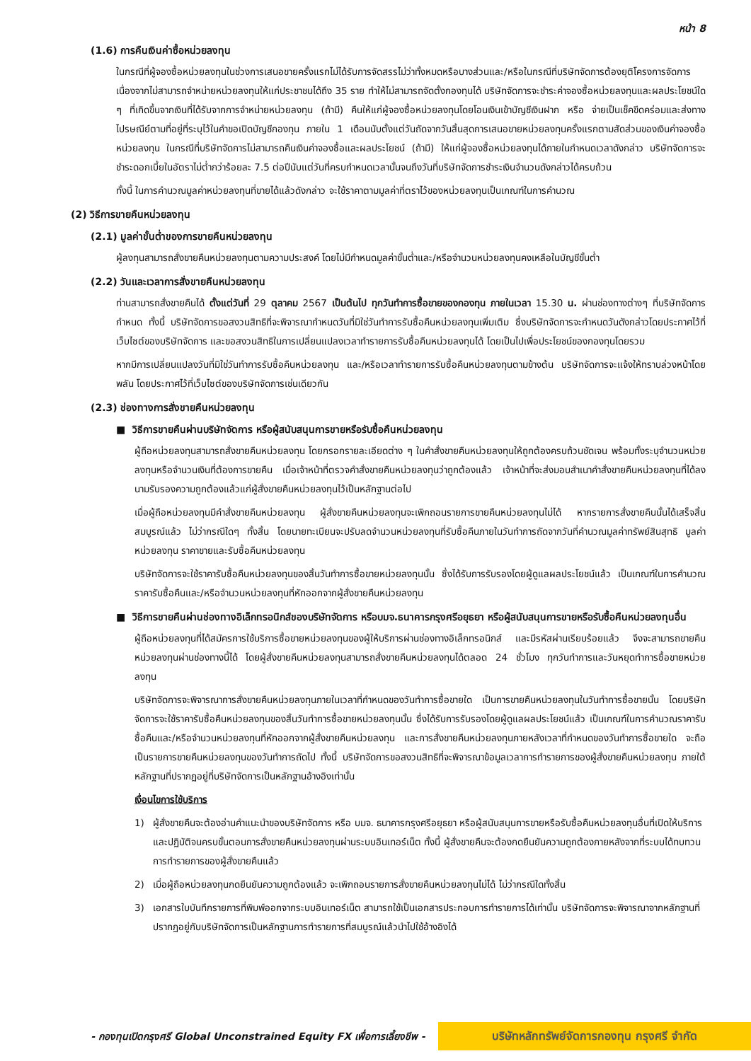หน้า 8
(1.6) การคืนเงินค่าซื้อหน่วยลงทุน
ในกรณีที่ผู้จองซื้อหน่วยลงทุนในช่วงการเสนอขายครั้งแรกไม่ได้รับการจัดสรรไม่ว่าทั้งหมดหรือบางส่วนและ/หรือในกรณีที่บริษัทจัดการต้องยุติโครงการจัดการเนื่องจากไม่สามารถจำหน่ายหน่วยลงทุนให้แก่ประชาชนได้ถึง 35 ราย ทำให้ไม่สามารถจัดตั้งกองทุนได้ บริษัทจัดการจะชำระค่าจองซื้อหน่วยลงทุนและผลประโยชน์ใด ๆ ที่เกิดขึ้นจากเงินที่ได้รับจากการจำหน่ายหน่วยลงทุน (ถ้ามี) คืนให้แก่ผู้จองซื้อหน่วยลงทุนโดยโอนเงินเข้าบัญชีเงินฝาก หรือ จ่ายเป็นเช็คขีดคร่อมและส่งทางไปรษณีย์ตามที่อยู่ที่ระบุไว้ในคำขอเปิดบัญชีกองทุน ภายใน 1 เดือนนับตั้งแต่วันถัดจากวันสิ้นสุดการเสนอขายหน่วยลงทุนครั้งแรกตามสัดส่วนของเงินค่าจองซื้อหน่วยลงทุน ในกรณีที่บริษัทจัดการไม่สามารถคืนเงินค่าจองซื้อและผลประโยชน์ (ถ้ามี) ให้แก่ผู้จองซื้อหน่วยลงทุนได้ภายในกำหนดเวลาดังกล่าว บริษัทจัดการจะชำระดอกเบี้ยในอัตราไม่ต่ำกว่าร้อยละ 7.5 ต่อปีนับแต่วันที่ครบกำหนดเวลานั้นจนถึงวันที่บริษัทจัดการชำระเงินจำนวนดังกล่าวได้ครบถ้วน
ทั้งนี้ ในการคำนวณมูลค่าหน่วยลงทุนที่ขายได้แล้วดังกล่าว จะใช้ราคาตามมูลค่าที่ตราไว้ของหน่วยลงทุนเป็นเกณฑ์ในการคำนวณ
(2) วิธีการขายคืนหน่วยลงทุน
(2.1) มูลค่าขั้นต่ำของการขายคืนหน่วยลงทุน
ผู้ลงทุนสามารถสั่งขายคืนหน่วยลงทุนตามความประสงค์ โดยไม่มีกำหนดมูลค่าขั้นต่ำและ/หรือจำนวนหน่วยลงทุนคงเหลือในบัญชีขั้นต่ำ
(2.2) วันและเวลาการสั่งขายคืนหน่วยลงทุน
ท่านสามารถสั่งขายคืนได้ ตั้งแต่วันที่ 29 ตุลาคม 2567 เป็นต้นไป ทุกวันทำการซื้อขายของกองทุน ภายในเวลา 15.30 น. ผ่านช่องทางต่างๆ ที่บริษัทจัดการกำหนด ทั้งนี้ บริษัทจัดการขอสงวนสิทธิที่จะพิจารณากำหนดวันที่มิใช่วันทำการรับซื้อคืนหน่วยลงทุนเพิ่มเติม ซึ่งบริษัทจัดการจะกำหนดวันดังกล่าวโดยประกาศไว้ที่เว็บไซต์ของบริษัทจัดการ และขอสงวนสิทธิในการเปลี่ยนแปลงเวลาทำรายการรับซื้อคืนหน่วยลงทุนได้ โดยเป็นไปเพื่อประโยชน์ของกองทุนโดยรวม
หากมีการเปลี่ยนแปลงวันที่มิใช่วันทำการรับซื้อคืนหน่วยลงทุน และ/หรือเวลาทำรายการรับซื้อคืนหน่วยลงทุนตามข้างต้น บริษัทจัดการจะแจ้งให้ทราบล่วงหน้าโดยพลัน โดยประกาศไว้ที่เว็บไซต์ของบริษัทจัดการเช่นเดียวกัน
(2.3) ช่องทางการสั่งขายคืนหน่วยลงทุน
■ วิธีการขายคืนผ่านบริษัทจัดการ หรือผู้สนับสนุนการขายหรือรับซื้อคืนหน่วยลงทุน
ผู้ถือหน่วยลงทุนสามารถสั่งขายคืนหน่วยลงทุน โดยกรอกรายละเอียดต่าง ๆ ในคำสั่งขายคืนหน่วยลงทุนให้ถูกต้องครบถ้วนชัดเจน พร้อมทั้งระบุจำนวนหน่วยลงทุนหรือจำนวนเงินที่ต้องการขายคืน เมื่อเจ้าหน้าที่ตรวจคำสั่งขายคืนหน่วยลงทุนว่าถูกต้องแล้ว เจ้าหน้าที่จะส่งมอบสำเนาคำสั่งขายคืนหน่วยลงทุนที่ได้ลงนามรับรองความถูกต้องแล้วแก่ผู้สั่งขายคืนหน่วยลงทุนไว้เป็นหลักฐานต่อไป
เมื่อผู้ถือหน่วยลงทุนมีคำสั่งขายคืนหน่วยลงทุน ผู้สั่งขายคืนหน่วยลงทุนจะเพิกถอนรายการขายคืนหน่วยลงทุนไม่ได้ หากรายการสั่งขายคืนนั้นได้เสร็จสิ้นสมบูรณ์แล้ว ไม่ว่ากรณีใดๆ ทั้งสิ้น โดยนายทะเบียนจะปรับลดจำนวนหน่วยลงทุนที่รับซื้อคืนภายในวันทำการถัดจากวันที่คำนวณมูลค่าทรัพย์สินสุทธิ มูลค่าหน่วยลงทุน ราคาขายและรับซื้อคืนหน่วยลงทุน
บริษัทจัดการจะใช้ราคารับซื้อคืนหน่วยลงทุนของสิ้นวันทำการซื้อขายหน่วยลงทุนนั้น ซึ่งได้รับการรับรองโดยผู้ดูแลผลประโยชน์แล้ว เป็นเกณฑ์ในการคำนวณราคารับซื้อคืนและ/หรือจำนวนหน่วยลงทุนที่หักออกจากผู้สั่งขายคืนหน่วยลงทุน
■ วิธีการขายคืนผ่านช่องทางอิเล็กทรอนิกส์ของบริษัทจัดการ หรือบมจ.ธนาคารกรุงศรีอยุธยา หรือผู้สนับสนุนการขายหรือรับซื้อคืนหน่วยลงทุนอื่น
ผู้ถือหน่วยลงทุนที่ได้สมัครการใช้บริการซื้อขายหน่วยลงทุนของผู้ให้บริการผ่านช่องทางอิเล็กทรอนิกส์ และมีรหัสผ่านเรียบร้อยแล้ว จึงจะสามารถขายคืนหน่วยลงทุนผ่านช่องทางนี้ได้ โดยผู้สั่งขายคืนหน่วยลงทุนสามารถสั่งขายคืนหน่วยลงทุนได้ตลอด 24 ชั่วโมง ทุกวันทำการและวันหยุดทำการซื้อขายหน่วยลงทุน
บริษัทจัดการจะพิจารณาการสั่งขายคืนหน่วยลงทุนภายในเวลาที่กำหนดของวันทำการซื้อขายใด เป็นการขายคืนหน่วยลงทุนในวันทำการซื้อขายนั้น โดยบริษัทจัดการจะใช้ราคารับซื้อคืนหน่วยลงทุนของสิ้นวันทำการซื้อขายหน่วยลงทุนนั้น ซึ่งได้รับการรับรองโดยผู้ดูแลผลประโยชน์แล้ว เป็นเกณฑ์ในการคำนวณราคารับซื้อคืนและ/หรือจำนวนหน่วยลงทุนที่หักออกจากผู้สั่งขายคืนหน่วยลงทุน และการสั่งขายคืนหน่วยลงทุนภายหลังเวลาที่กำหนดของวันทำการซื้อขายใด จะถือเป็นรายการขายคืนหน่วยลงทุนของวันทำการถัดไป ทั้งนี้ บริษัทจัดการขอสงวนสิทธิที่จะพิจารณาข้อมูลเวลาการทำรายการของผู้สั่งขายคืนหน่วยลงทุน ภายใต้หลักฐานที่ปรากฏอยู่ที่บริษัทจัดการเป็นหลักฐานอ้างอิงเท่านั้น
เงื่อนไขการใช้บริการ
1) ผู้สั่งขายคืนจะต้องอ่านคำแนะนำของบริษัทจัดการ หรือ บมจ. ธนาคารกรุงศรีอยุธยา หรือผู้สนับสนุนการขายหรือรับซื้อคืนหน่วยลงทุนอื่นที่เปิดให้บริการ และปฏิบัติจนครบขั้นตอนการสั่งขายคืนหน่วยลงทุนผ่านระบบอินเทอร์เน็ต ทั้งนี้ ผู้สั่งขายคืนจะต้องกดยืนยันความถูกต้องภายหลังจากที่ระบบได้ทบทวนการทำรายการของผู้สั่งขายคืนแล้ว
2) เมื่อผู้ถือหน่วยลงทุนกดยืนยันความถูกต้องแล้ว จะเพิกถอนรายการสั่งขายคืนหน่วยลงทุนไม่ได้ ไม่ว่ากรณีใดทั้งสิ้น
3) เอกสารใบบันทึกรายการที่พิมพ์ออกจากระบบอินเทอร์เน็ต สามารถใช้เป็นเอกสารประกอบการทำรายการได้เท่านั้น บริษัทจัดการจะพิจารณาจากหลักฐานที่ปรากฏอยู่กับบริษัทจัดการเป็นหลักฐานการทำรายการที่สมบูรณ์แล้วนำไปใช้อ้างอิงได้
- กองทุนเปิดกรุงศรี Global Unconstrained Equity FX เพื่อการเลี้ยงชีพ -
บริษัทหลักทรัพย์จัดการกองทุน กรุงศรี จำกัด